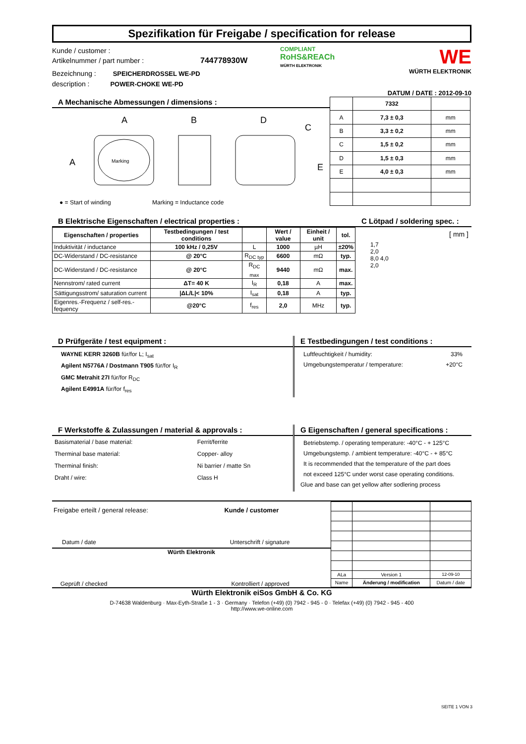Spezifikation für Freigabe / specification for release
Kunde / customer :
Artikelnummer / part number : 744778930W
Bezeichnung : SPEICHERDROSSEL WE-PD
description : POWER-CHOKE WE-PD
COMPLIANT
RoHS&REACh
WÜRTH ELEKTRONIK
WE
WÜRTH ELEKTRONIK
DATUM / DATE : 2012-09-10
A Mechanische Abmessungen / dimensions :
Marking
A
A
B
D
C
E
● = Start of winding Marking = Inductance code
| | 7332 | |
| A | 7,3 ± 0,3 | mm |
| B | 3,3 ± 0,2 | mm |
| C | 1,5 ± 0,2 | mm |
| D | 1,5 ± 0,3 | mm |
| E | 4,0 ± 0,3 | mm |
B Elektrische Eigenschaften / electrical properties :
| Eigenschaften / properties | Testbedingungen / test conditions | | Wert / value | Einheit / unit | tol. |
| --- | --- | --- | --- | --- | --- |
| Induktivität / inductance | 100 kHz / 0,25V | L | 1000 | µH | ±20% |
| DC-Widerstand / DC-resistance | @ 20°C | R<sub>DC typ</sub> | 6600 | mΩ | typ. |
| DC-Widerstand / DC-resistance | @ 20°C | R<sub>DC max</sub> | 9440 | mΩ | max. |
| Nennstrom/ rated current | ΔT= 40 K | I<sub>R</sub> | 0,18 | A | max. |
| Sättigungsstrom/ saturation current | /ΔL/L/< 10% | I<sub>sat</sub> | 0,18 | A | typ. |
| Eigenres.-Frequenz / self-res.-fequency | @20°C | f<sub>res</sub> | 2,0 | MHz | typ. |
C Lötpad / soldering spec. :
[ mm ]
1,7
2,0
8,0 4,0
2,0
D Prüfgeräte / test equipment :
WAYNE KERR 3260B für/for L; I<sub>sat</sub>
Agilent N5776A / Dostmann T905 für/for I<sub>R</sub>
GMC Metrahit 27I für/for R<sub>DC</sub>
Agilent E4991A für/for f<sub>res</sub>
E Testbedingungen / test conditions :
Luftfeuchtigkeit / humidity: 33%
Umgebungstemperatur / temperature: +20°C
F Werkstoffe & Zulassungen / material & approvals :
| Basismaterial / base material: | Ferrit/ferrite |
| Therminal base material: | Copper- alloy |
| Therminal finish: | Ni barrier / matte Sn |
| Draht / wire: | Class H |
G Eigenschaften / general specifications :
Betriebstemp. / operating temperature: -40°C - + 125°C
Umgebungstemp. / ambient temperature: -40°C - + 85°C
It is recommended that the temperature of the part does
not exceed 125°C under worst case operating conditions.
Glue and base can get yellow after sodlering process
Freigabe erteilt / general release: Kunde / customer
Datum / date Unterschrift / signature
Würth Elektronik
Geprüft / checked Kontrolliert / approved
| ALa | Version 1 | 12-09-10 |
| Name | Änderung / modification | Datum / date |
Würth Elektronik eiSos GmbH & Co. KG
D-74638 Waldenburg · Max-Eyth-Straße 1 - 3 · Germany · Telefon (+49) (0) 7942 - 945 - 0 · Telefax (+49) (0) 7942 - 945 - 400
http://www.we-online.com
SEITE 1 VON 3